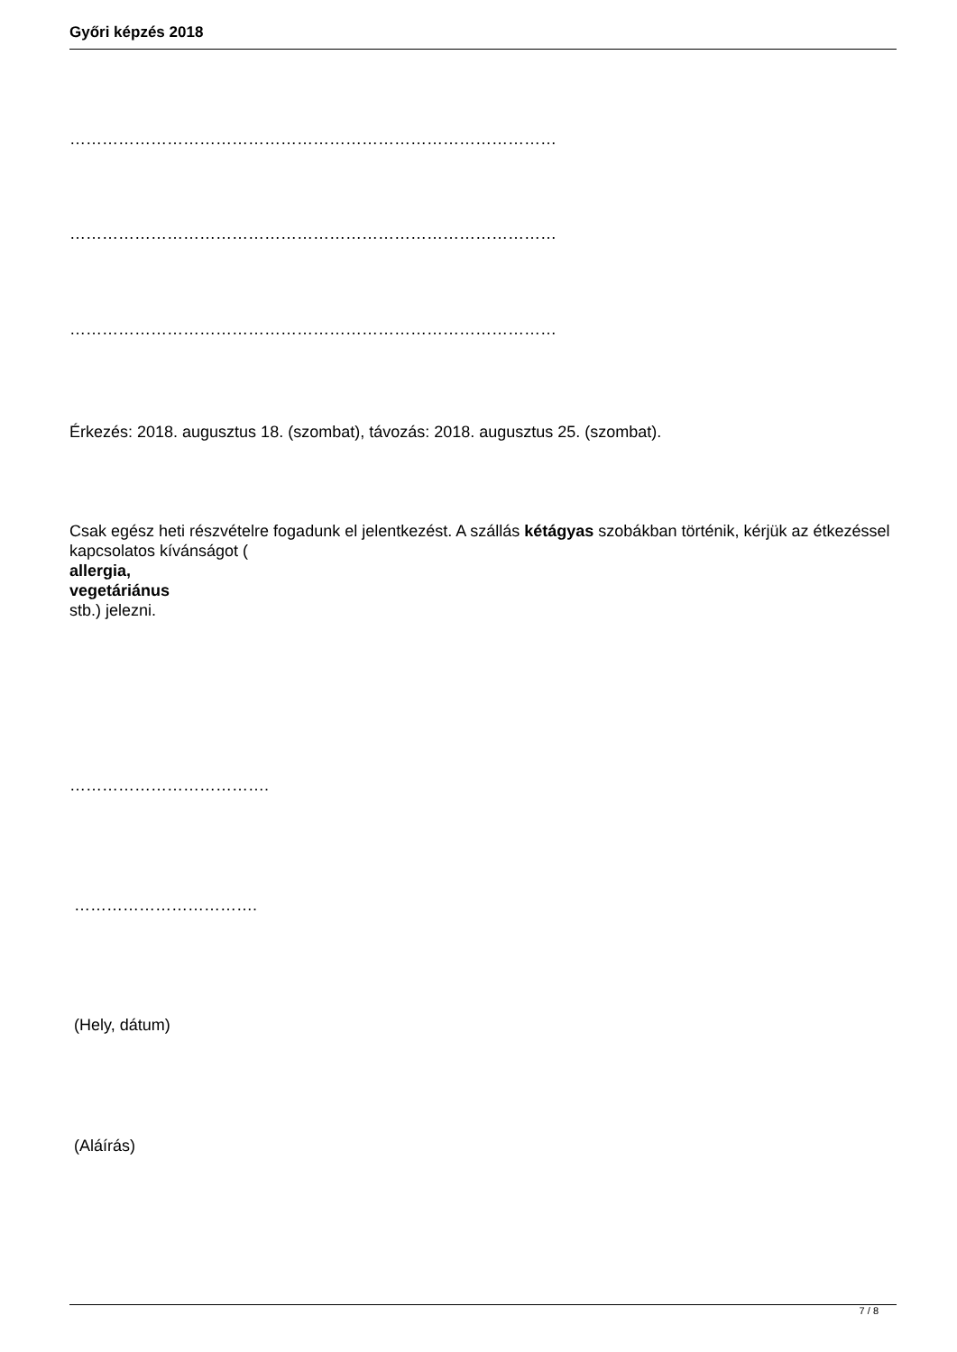Győri képzés 2018
………………………………………………………………………………
………………………………………………………………………………
………………………………………………………………………………
Érkezés: 2018. augusztus 18. (szombat), távozás: 2018. augusztus 25. (szombat).
Csak egész heti részvételre fogadunk el jelentkezést. A szállás kétágyas szobákban történik, kérjük az étkezéssel kapcsolatos kívánságot (
allergia,
vegetáriánus
stb.) jelezni.
……………………………….
…………………………….
(Hely, dátum)
(Aláírás)
7 / 8